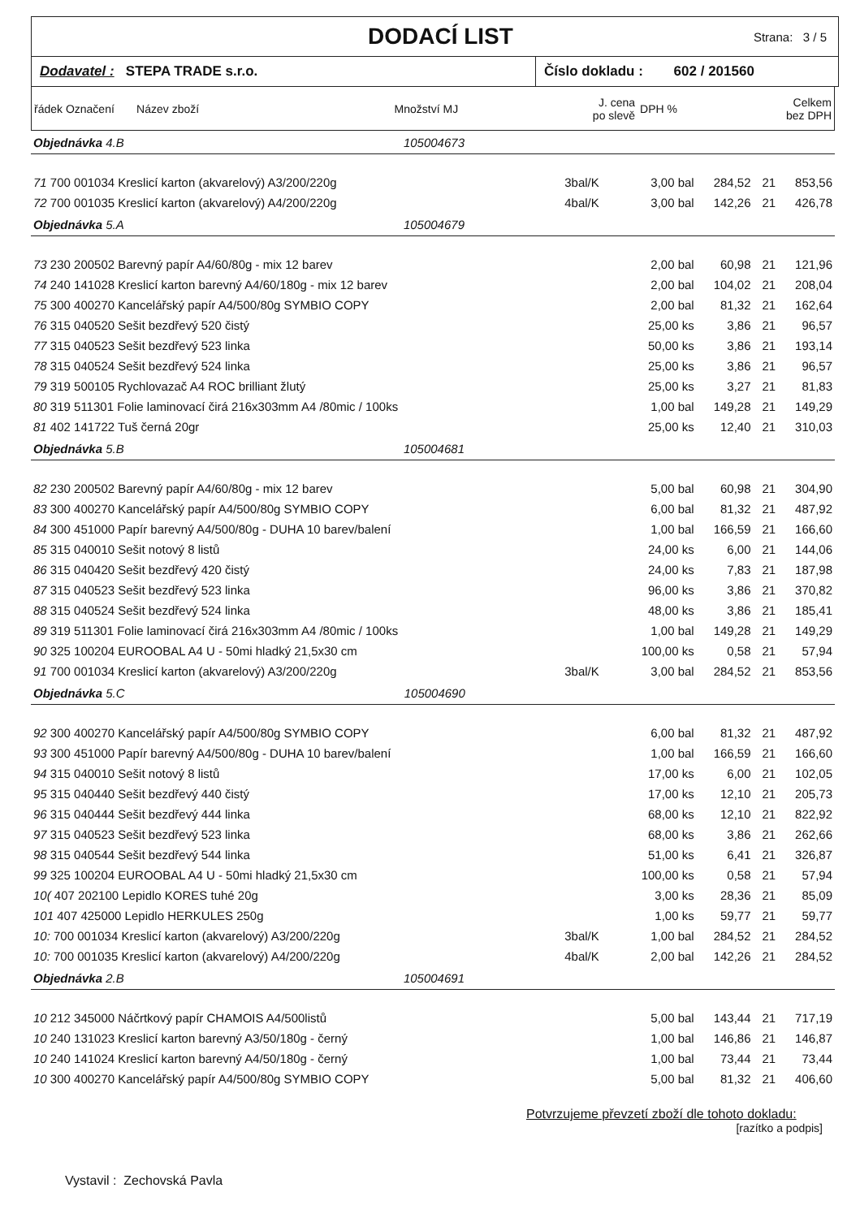DODACÍ LIST
Strana: 3 / 5
Dodavatel : STEPA TRADE s.r.o. Číslo dokladu : 602 / 201560
| řádek Označení Název zboží | Množství MJ | J. cena po slevě | DPH % | Celkem bez DPH |
| Objednávka 4.B 105004673 | | | | | |
| 71 700 001034 Kreslicí karton (akvarelový) A3/200/220g | 3bal/K | 3,00 bal | 284,52 | 21 | 853,56 |
| 72 700 001035 Kreslicí karton (akvarelový) A4/200/220g | 4bal/K | 3,00 bal | 142,26 | 21 | 426,78 |
| Objednávka 5.A 105004679 | | | | | |
| 73 230 200502 Barevný papír A4/60/80g - mix 12 barev | | 2,00 bal | 60,98 | 21 | 121,96 |
| 74 240 141028 Kreslicí karton barevný A4/60/180g - mix 12 barev | | 2,00 bal | 104,02 | 21 | 208,04 |
| 75 300 400270 Kancelářský papír A4/500/80g SYMBIO COPY | | 2,00 bal | 81,32 | 21 | 162,64 |
| 76 315 040520 Sešit bezdřevý 520 čistý | | 25,00 ks | 3,86 | 21 | 96,57 |
| 77 315 040523 Sešit bezdřevý 523 linka | | 50,00 ks | 3,86 | 21 | 193,14 |
| 78 315 040524 Sešit bezdřevý 524 linka | | 25,00 ks | 3,86 | 21 | 96,57 |
| 79 319 500105 Rychlovazač A4 ROC brilliant žlutý | | 25,00 ks | 3,27 | 21 | 81,83 |
| 80 319 511301 Folie laminovací čirá 216x303mm A4 /80mic / 100ks | | 1,00 bal | 149,28 | 21 | 149,29 |
| 81 402 141722 Tuš černá 20gr | | 25,00 ks | 12,40 | 21 | 310,03 |
| Objednávka 5.B 105004681 | | | | | |
| 82 230 200502 Barevný papír A4/60/80g - mix 12 barev | | 5,00 bal | 60,98 | 21 | 304,90 |
| 83 300 400270 Kancelářský papír A4/500/80g SYMBIO COPY | | 6,00 bal | 81,32 | 21 | 487,92 |
| 84 300 451000 Papír barevný A4/500/80g - DUHA 10 barev/balení | | 1,00 bal | 166,59 | 21 | 166,60 |
| 85 315 040010 Sešit notový 8 listů | | 24,00 ks | 6,00 | 21 | 144,06 |
| 86 315 040420 Sešit bezdřevý 420 čistý | | 24,00 ks | 7,83 | 21 | 187,98 |
| 87 315 040523 Sešit bezdřevý 523 linka | | 96,00 ks | 3,86 | 21 | 370,82 |
| 88 315 040524 Sešit bezdřevý 524 linka | | 48,00 ks | 3,86 | 21 | 185,41 |
| 89 319 511301 Folie laminovací čirá 216x303mm A4 /80mic / 100ks | | 1,00 bal | 149,28 | 21 | 149,29 |
| 90 325 100204 EUROOBAL A4 U - 50mi hladký 21,5x30 cm | | 100,00 ks | 0,58 | 21 | 57,94 |
| 91 700 001034 Kreslicí karton (akvarelový) A3/200/220g | 3bal/K | 3,00 bal | 284,52 | 21 | 853,56 |
| Objednávka 5.C 105004690 | | | | | |
| 92 300 400270 Kancelářský papír A4/500/80g SYMBIO COPY | | 6,00 bal | 81,32 | 21 | 487,92 |
| 93 300 451000 Papír barevný A4/500/80g - DUHA 10 barev/balení | | 1,00 bal | 166,59 | 21 | 166,60 |
| 94 315 040010 Sešit notový 8 listů | | 17,00 ks | 6,00 | 21 | 102,05 |
| 95 315 040440 Sešit bezdřevý 440 čistý | | 17,00 ks | 12,10 | 21 | 205,73 |
| 96 315 040444 Sešit bezdřevý 444 linka | | 68,00 ks | 12,10 | 21 | 822,92 |
| 97 315 040523 Sešit bezdřevý 523 linka | | 68,00 ks | 3,86 | 21 | 262,66 |
| 98 315 040544 Sešit bezdřevý 544 linka | | 51,00 ks | 6,41 | 21 | 326,87 |
| 99 325 100204 EUROOBAL A4 U - 50mi hladký 21,5x30 cm | | 100,00 ks | 0,58 | 21 | 57,94 |
| 10( 407 202100 Lepidlo KORES tuhé 20g | | 3,00 ks | 28,36 | 21 | 85,09 |
| 101 407 425000 Lepidlo HERKULES 250g | | 1,00 ks | 59,77 | 21 | 59,77 |
| 10: 700 001034 Kreslicí karton (akvarelový) A3/200/220g | 3bal/K | 1,00 bal | 284,52 | 21 | 284,52 |
| 10: 700 001035 Kreslicí karton (akvarelový) A4/200/220g | 4bal/K | 2,00 bal | 142,26 | 21 | 284,52 |
| Objednávka 2.B 105004691 | | | | | |
| 10 212 345000 Náčrtkový papír CHAMOIS A4/500listů | | 5,00 bal | 143,44 | 21 | 717,19 |
| 10 240 131023 Kreslicí karton barevný A3/50/180g - černý | | 1,00 bal | 146,86 | 21 | 146,87 |
| 10 240 141024 Kreslicí karton barevný A4/50/180g - černý | | 1,00 bal | 73,44 | 21 | 73,44 |
| 10 300 400270 Kancelářský papír A4/500/80g SYMBIO COPY | | 5,00 bal | 81,32 | 21 | 406,60 |
Potvrzujeme převzetí zboží dle tohoto dokladu:
[razítko a podpis]
Vystavil : Zechovská Pavla